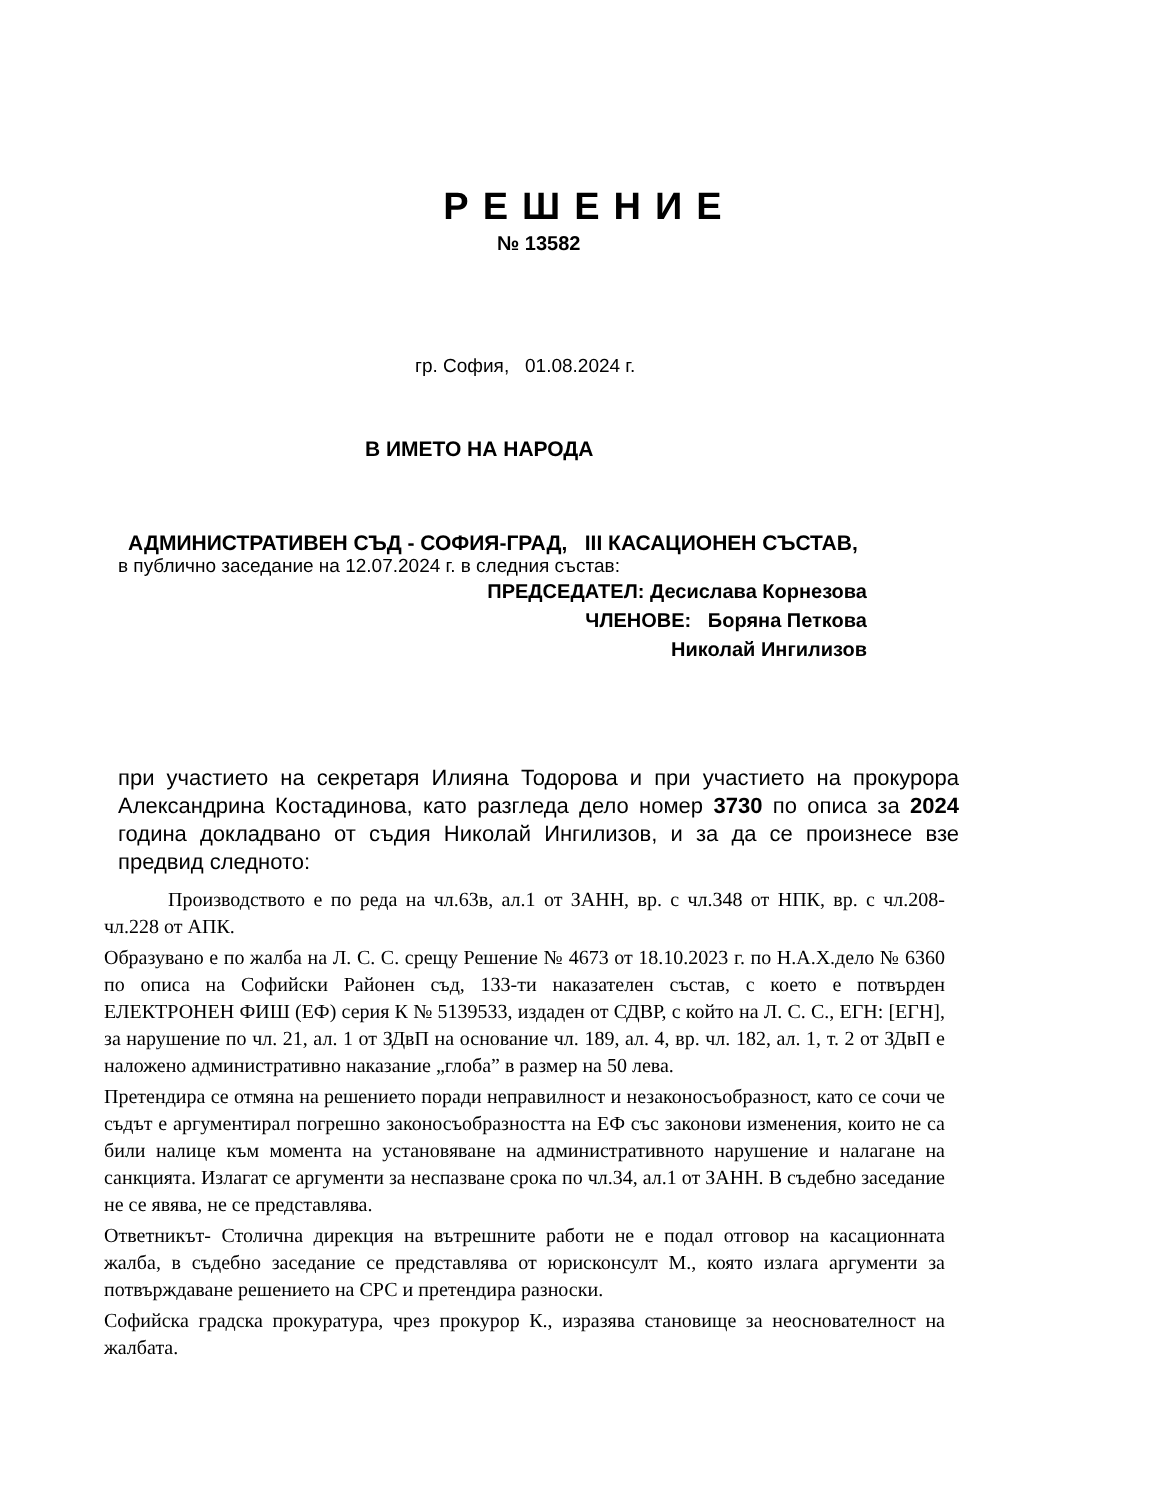РЕШЕНИЕ
№ 13582
гр. София, 01.08.2024 г.
В ИМЕТО НА НАРОДА
АДМИНИСТРАТИВЕН СЪД - СОФИЯ-ГРАД, III КАСАЦИОНЕН СЪСТАВ,
в публично заседание на 12.07.2024 г. в следния състав:
ПРЕДСЕДАТЕЛ: Десислава Корнезова
ЧЛЕНОВЕ: Боряна Петкова
Николай Ингилизов
при участието на секретаря Илияна Тодорова и при участието на прокурора Александрина Костадинова, като разгледа дело номер 3730 по описа за 2024 година докладвано от съдия Николай Ингилизов, и за да се произнесе взе предвид следното:
Производството е по реда на чл.63в, ал.1 от ЗАНН, вр. с чл.348 от НПК, вр. с чл.208- чл.228 от АПК.
Образувано е по жалба на Л. С. С. срещу Решение № 4673 от 18.10.2023 г. по Н.А.Х.дело № 6360 по описа на Софийски Районен съд, 133-ти наказателен състав, с което е потвърден ЕЛЕКТРОНЕН ФИШ (ЕФ) серия К № 5139533, издаден от СДВР, с който на Л. С. С., ЕГН: [ЕГН], за нарушение по чл. 21, ал. 1 от ЗДвП на основание чл. 189, ал. 4, вр. чл. 182, ал. 1, т. 2 от ЗДвП е наложено административно наказание „глоба” в размер на 50 лева.
Претендира се отмяна на решението поради неправилност и незаконосъобразност, като се сочи че съдът е аргументирал погрешно законосъобразността на ЕФ със законови изменения, които не са били налице към момента на установяване на административното нарушение и налагане на санкцията. Излагат се аргументи за неспазване срока по чл.34, ал.1 от ЗАНН. В съдебно заседание не се явява, не се представлява.
Ответникът- Столична дирекция на вътрешните работи не е подал отговор на касационната жалба, в съдебно заседание се представлява от юрисконсулт М., която излага аргументи за потвърждаване решението на СРС и претендира разноски.
Софийска градска прокуратура, чрез прокурор К., изразява становище за неоснователност на жалбата.